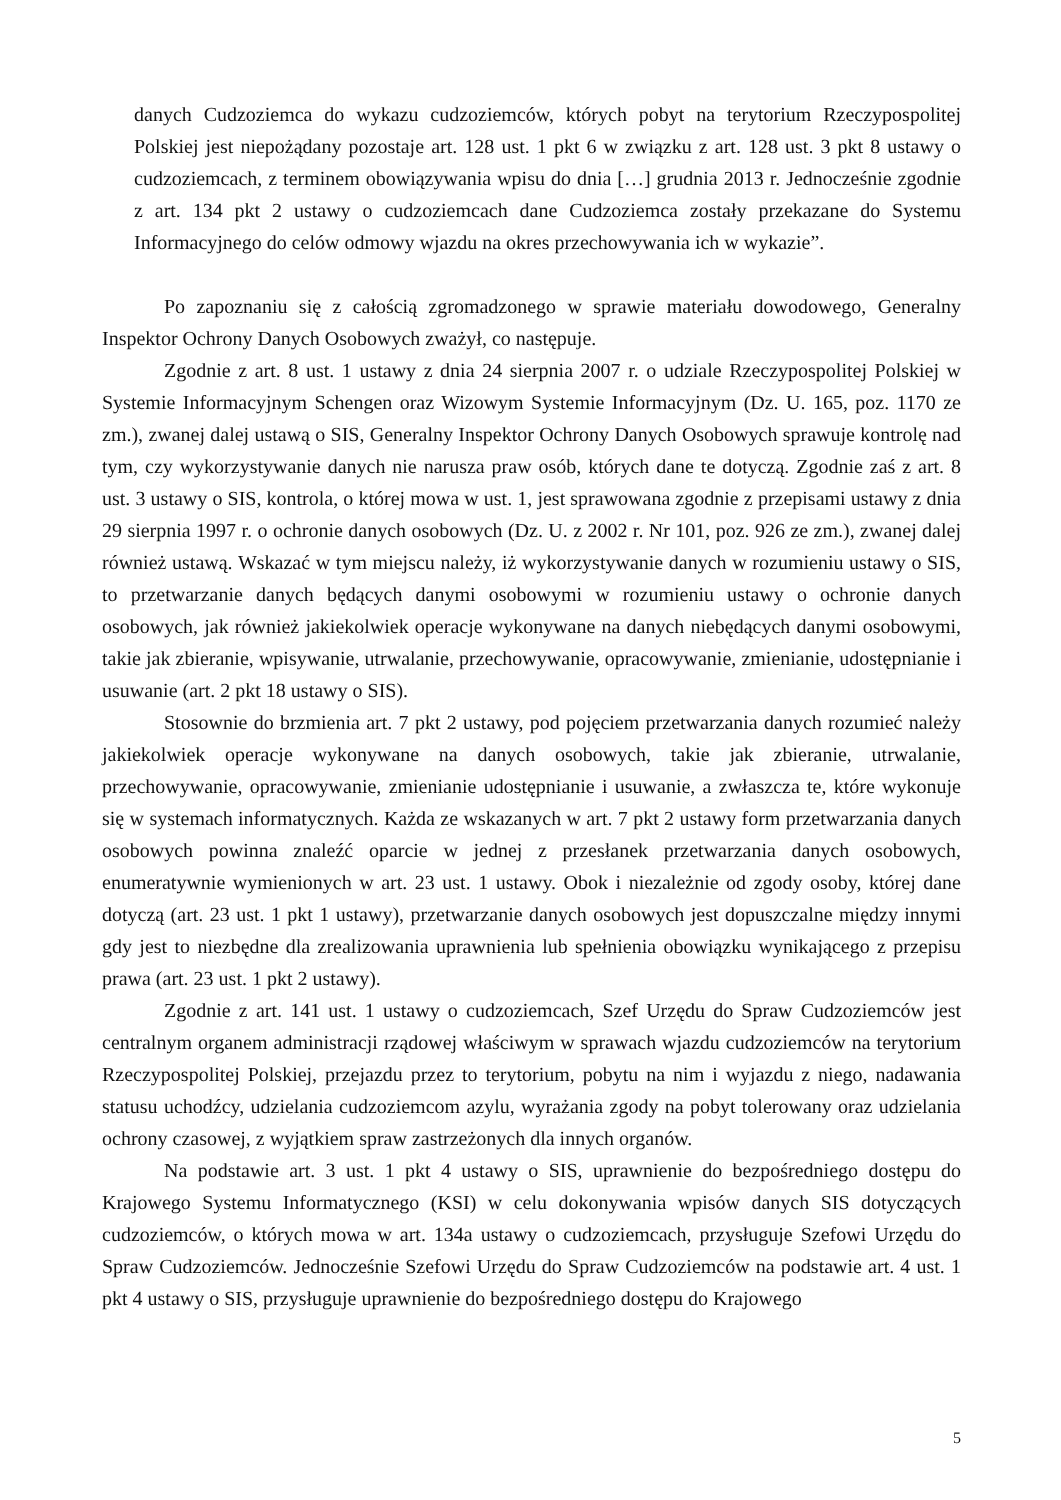danych Cudzoziemca do wykazu cudzoziemców, których pobyt na terytorium Rzeczypospolitej Polskiej jest niepożądany pozostaje art. 128 ust. 1 pkt 6 w związku z art. 128 ust. 3 pkt 8 ustawy o cudzoziemcach, z terminem obowiązywania wpisu do dnia […] grudnia 2013 r. Jednocześnie zgodnie z art. 134 pkt 2 ustawy o cudzoziemcach dane Cudzoziemca zostały przekazane do Systemu Informacyjnego do celów odmowy wjazdu na okres przechowywania ich w wykazie”.
Po zapoznaniu się z całością zgromadzonego w sprawie materiału dowodowego, Generalny Inspektor Ochrony Danych Osobowych zważył, co następuje.
Zgodnie z art. 8 ust. 1 ustawy z dnia 24 sierpnia 2007 r. o udziale Rzeczypospolitej Polskiej w Systemie Informacyjnym Schengen oraz Wizowym Systemie Informacyjnym (Dz. U. 165, poz. 1170 ze zm.), zwanej dalej ustawą o SIS, Generalny Inspektor Ochrony Danych Osobowych sprawuje kontrolę nad tym, czy wykorzystywanie danych nie narusza praw osób, których dane te dotyczą. Zgodnie zaś z art. 8 ust. 3 ustawy o SIS, kontrola, o której mowa w ust. 1, jest sprawowana zgodnie z przepisami ustawy z dnia 29 sierpnia 1997 r. o ochronie danych osobowych (Dz. U. z 2002 r. Nr 101, poz. 926 ze zm.), zwanej dalej również ustawą. Wskazać w tym miejscu należy, iż wykorzystywanie danych w rozumieniu ustawy o SIS, to przetwarzanie danych będących danymi osobowymi w rozumieniu ustawy o ochronie danych osobowych, jak również jakiekolwiek operacje wykonywane na danych niebędących danymi osobowymi, takie jak zbieranie, wpisywanie, utrwalanie, przechowywanie, opracowywanie, zmienianie, udostępnianie i usuwanie (art. 2 pkt 18 ustawy o SIS).
Stosownie do brzmienia art. 7 pkt 2 ustawy, pod pojęciem przetwarzania danych rozumieć należy jakiekolwiek operacje wykonywane na danych osobowych, takie jak zbieranie, utrwalanie, przechowywanie, opracowywanie, zmienianie udostępnianie i usuwanie, a zwłaszcza te, które wykonuje się w systemach informatycznych. Każda ze wskazanych w art. 7 pkt 2 ustawy form przetwarzania danych osobowych powinna znaleźć oparcie w jednej z przesłanek przetwarzania danych osobowych, enumeratywnie wymienionych w art. 23 ust. 1 ustawy. Obok i niezależnie od zgody osoby, której dane dotyczą (art. 23 ust. 1 pkt 1 ustawy), przetwarzanie danych osobowych jest dopuszczalne między innymi gdy jest to niezbędne dla zrealizowania uprawnienia lub spełnienia obowiązku wynikającego z przepisu prawa (art. 23 ust. 1 pkt 2 ustawy).
Zgodnie z art. 141 ust. 1 ustawy o cudzoziemcach, Szef Urzędu do Spraw Cudzoziemców jest centralnym organem administracji rządowej właściwym w sprawach wjazdu cudzoziemców na terytorium Rzeczypospolitej Polskiej, przejazdu przez to terytorium, pobytu na nim i wyjazdu z niego, nadawania statusu uchodźcy, udzielania cudzoziemcom azylu, wyrażania zgody na pobyt tolerowany oraz udzielania ochrony czasowej, z wyjątkiem spraw zastrzeżonych dla innych organów.
Na podstawie art. 3 ust. 1 pkt 4 ustawy o SIS, uprawnienie do bezpośredniego dostępu do Krajowego Systemu Informatycznego (KSI) w celu dokonywania wpisów danych SIS dotyczących cudzoziemców, o których mowa w art. 134a ustawy o cudzoziemcach, przysługuje Szefowi Urzędu do Spraw Cudzoziemców. Jednocześnie Szefowi Urzędu do Spraw Cudzoziemców na podstawie art. 4 ust. 1 pkt 4 ustawy o SIS, przysługuje uprawnienie do bezpośredniego dostępu do Krajowego
5